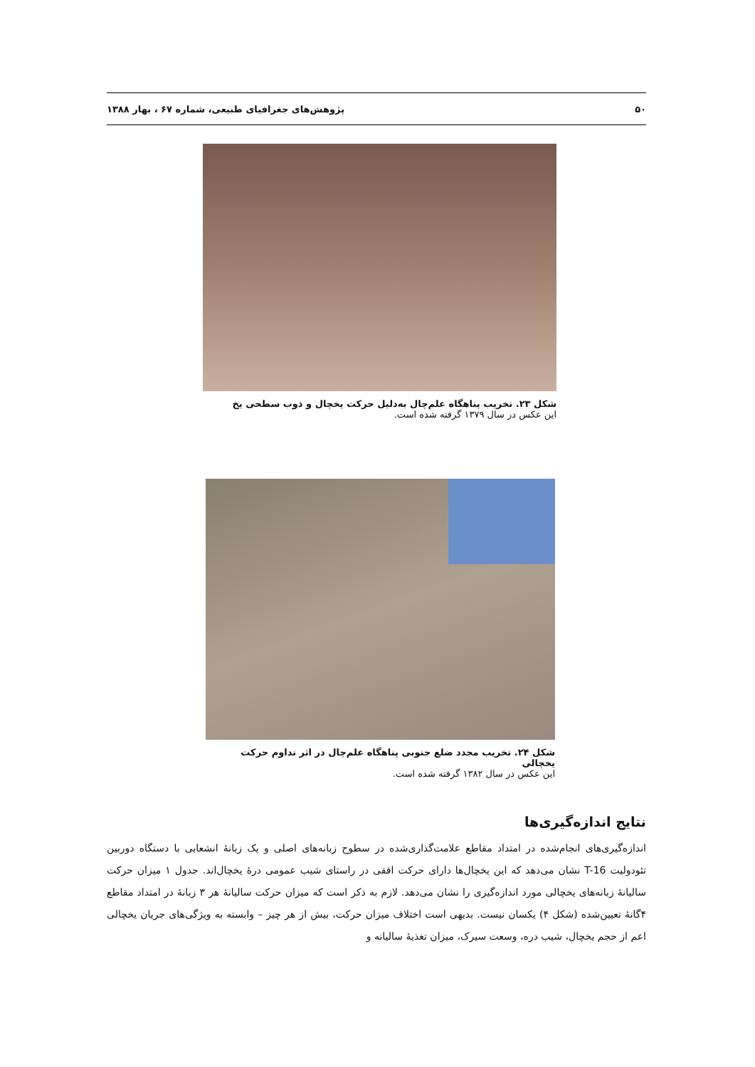۵۰ پژوهش‌های جغرافیای طبیعی، شماره ۶۷ ، بهار ۱۳۸۸
شکل ۲۳. تخریب پناهگاه علم‌چال به‌دلیل حرکت یخچال و ذوب سطحی یخ
این عکس در سال ۱۳۷۹ گرفته شده است.
شکل ۲۴. تخریب مجدد ضلع جنوبی پناهگاه علم‌چال در اثر تداوم حرکت یخچالی
این عکس در سال ۱۳۸۲ گرفته شده است.
نتایج اندازه‌گیری‌ها
اندازه‌گیری‌های انجام‌شده در امتداد مقاطع علامت‌گذاری‌شده در سطوح زبانه‌های اصلی و یک زبانۀ انشعابی با دستگاه دوربین تئودولیت T-16 نشان می‌دهد که این یخچال‌ها دارای حرکت افقی در راستای شیب عمومی درۀ یخچال‌اند. جدول ۱ میزان حرکت سالیانۀ زبانه‌های یخچالی مورد اندازه‌گیری را نشان می‌دهد. لازم به ذکر است که میزان حرکت سالیانۀ هر ۳ زبانۀ در امتداد مقاطع ۴گانۀ تعیین‌شده (شکل ۴) یکسان نیست. بدیهی است اختلاف میزان حرکت، بیش از هر چیز – وابسته به ویژگی‌های جریان یخچالی اعم از حجم یخچال، شیب دره، وسعت سیرک، میزان تغذیۀ سالیانه و